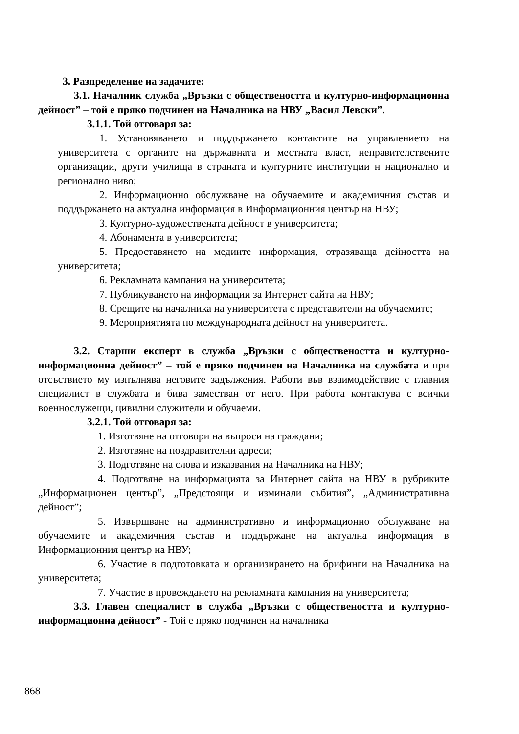3. Разпределение на задачите:
3.1. Началник служба „Връзки с обществеността и културно-информационна дейност” – той е пряко подчинен на Началника на НВУ „Васил Левски”.
3.1.1. Той отговаря за:
1. Установяването и поддържането контактите на управлението на университета с органите на държавната и местната власт, неправителствените организации, други училища в страната и културните институции н национално и регионално ниво;
2. Информационно обслужване на обучаемите и академичния състав и поддържането на актуална информация в Информационния център на НВУ;
3. Културно-художествената дейност в университета;
4. Абонамента в университета;
5. Предоставянето на медиите информация, отразяваща дейността на университета;
6. Рекламната кампания на университета;
7. Публикуването на информации за Интернет сайта на НВУ;
8. Срещите на началника на университета с представители на обучаемите;
9. Мероприятията по международната дейност на университета.
3.2. Старши експерт в служба „Връзки с обществеността и културно-информационна дейност” – той е пряко подчинен на Началника на службата и при отсъствието му изпълнява неговите задължения. Работи във взаимодействие с главния специалист в службата и бива заместван от него. При работа контактува с всички военнослужещи, цивилни служители и обучаеми.
3.2.1. Той отговаря за:
1. Изготвяне на отговори на въпроси на граждани;
2. Изготвяне на поздравителни адреси;
3. Подготвяне на слова и изказвания на Началника на НВУ;
4. Подготвяне на информацията за Интернет сайта на НВУ в рубриките „Информационен център”, „Предстоящи и изминали събития”, „Административна дейност”;
5. Извършване на административно и информационно обслужване на обучаемите и академичния състав и поддържане на актуална информация в Информационния център на НВУ;
6. Участие в подготовката и организирането на брифинги на Началника на университета;
7. Участие в провеждането на рекламната кампания на университета;
3.3. Главен специалист в служба „Връзки с обществеността и културно-информационна дейност” - Той е пряко подчинен на началника
868